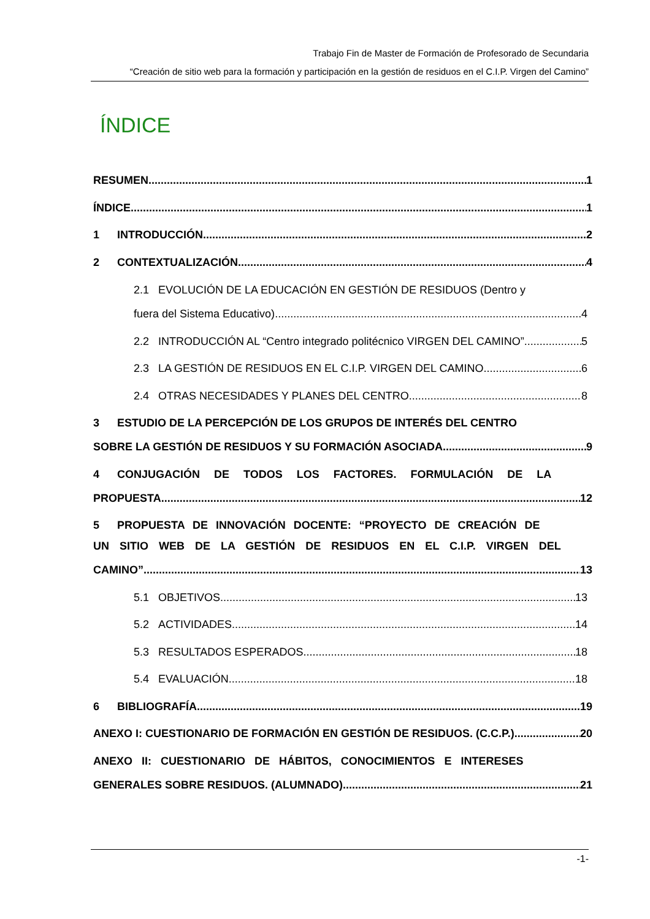Trabajo Fin de Master de Formación de Profesorado de Secundaria
“Creación de sitio web para la formación y participación en la gestión de residuos en el C.I.P. Virgen del Camino”
ÍNDICE
RESUMEN 1
ÍNDICE 1
1 INTRODUCCIÓN 2
2 CONTEXTUALIZACIÓN 4
2.1 EVOLUCIÓN DE LA EDUCACIÓN EN GESTIÓN DE RESIDUOS (Dentro y
fuera del Sistema Educativo) 4
2.2 INTRODUCCIÓN AL “Centro integrado politécnico VIRGEN DEL CAMINO” 5
2.3 LA GESTIÓN DE RESIDUOS EN EL C.I.P. VIRGEN DEL CAMINO 6
2.4 OTRAS NECESIDADES Y PLANES DEL CENTRO 8
3 ESTUDIO DE LA PERCEPCIÓN DE LOS GRUPOS DE INTERÉS DEL CENTRO
SOBRE LA GESTIÓN DE RESIDUOS Y SU FORMACIÓN ASOCIADA. 9
4 CONJUGACIÓN DE TODOS LOS FACTORES. FORMULACIÓN DE LA
PROPUESTA. 12
5 PROPUESTA DE INNOVACIÓN DOCENTE: “PROYECTO DE CREACIÓN DE
UN SITIO WEB DE LA GESTIÓN DE RESIDUOS EN EL C.I.P. VIRGEN DEL
CAMINO” 13
5.1 OBJETIVOS 13
5.2 ACTIVIDADES 14
5.3 RESULTADOS ESPERADOS 18
5.4 EVALUACIÓN 18
6 BIBLIOGRAFÍA 19
ANEXO I: CUESTIONARIO DE FORMACIÓN EN GESTIÓN DE RESIDUOS. (C.C.P.) 20
ANEXO II: CUESTIONARIO DE HÁBITOS, CONOCIMIENTOS E INTERESES
GENERALES SOBRE RESIDUOS. (ALUMNADO) 21
-1-